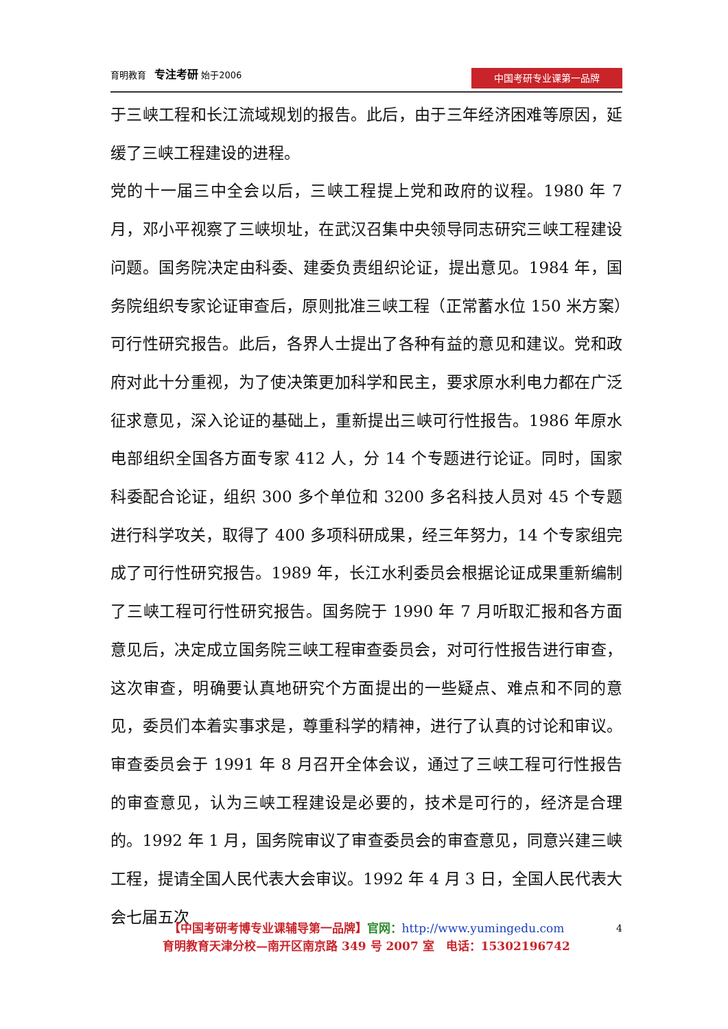育明教育 专注考研 始于2006
中国考研专业课第一品牌
于三峡工程和长江流域规划的报告。此后，由于三年经济困难等原因，延缓了三峡工程建设的进程。
党的十一届三中全会以后，三峡工程提上党和政府的议程。1980 年 7 月，邓小平视察了三峡坝址，在武汉召集中央领导同志研究三峡工程建设问题。国务院决定由科委、建委负责组织论证，提出意见。1984 年，国务院组织专家论证审查后，原则批准三峡工程（正常蓄水位 150 米方案）可行性研究报告。此后，各界人士提出了各种有益的意见和建议。党和政府对此十分重视，为了使决策更加科学和民主，要求原水利电力都在广泛征求意见，深入论证的基础上，重新提出三峡可行性报告。1986 年原水电部组织全国各方面专家 412 人，分 14 个专题进行论证。同时，国家科委配合论证，组织 300 多个单位和 3200 多名科技人员对 45 个专题进行科学攻关，取得了 400 多项科研成果，经三年努力，14 个专家组完成了可行性研究报告。1989 年，长江水利委员会根据论证成果重新编制了三峡工程可行性研究报告。国务院于 1990 年 7 月听取汇报和各方面意见后，决定成立国务院三峡工程审查委员会，对可行性报告进行审查，这次审查，明确要认真地研究个方面提出的一些疑点、难点和不同的意见，委员们本着实事求是，尊重科学的精神，进行了认真的讨论和审议。审查委员会于 1991 年 8 月召开全体会议，通过了三峡工程可行性报告的审查意见，认为三峡工程建设是必要的，技术是可行的，经济是合理的。1992 年 1 月，国务院审议了审查委员会的审查意见，同意兴建三峡工程，提请全国人民代表大会审议。1992 年 4 月 3 日，全国人民代表大会七届五次
4
【中国考研考博专业课辅导第一品牌】官网：http://www.yumingedu.com
育明教育天津分校—南开区南京路 349 号 2007 室　电话：15302196742